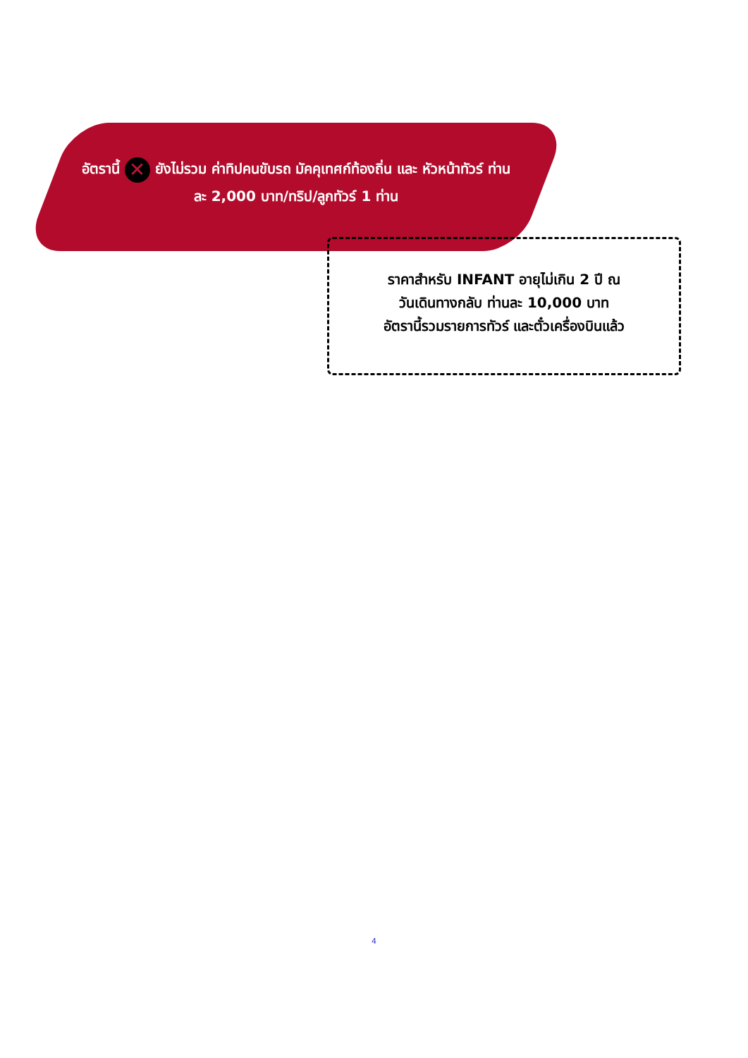อัตรานี้ ✕ ยังไม่รวม ค่าทิปคนขับรถ มัคคุเทศก์ท้องถิ่น และ หัวหน้าทัวร์ ท่านละ 2,000 บาท/ทริป/ลูกทัวร์ 1 ท่าน
ราคาสำหรับ INFANT อายุไม่เกิน 2 ปี ณ
วันเดินทางกลับ ท่านละ 10,000 บาท
อัตรานี้รวมรายการทัวร์ และตั๋วเครื่องบินแล้ว
4